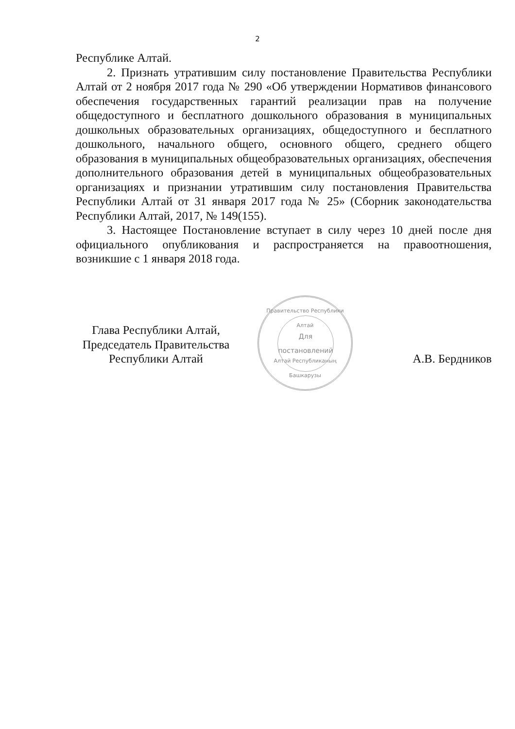2
Республике Алтай.
2. Признать утратившим силу постановление Правительства Республики Алтай от 2 ноября 2017 года № 290 «Об утверждении Нормативов финансового обеспечения государственных гарантий реализации прав на получение общедоступного и бесплатного дошкольного образования в муниципальных дошкольных образовательных организациях, общедоступного и бесплатного дошкольного, начального общего, основного общего, среднего общего образования в муниципальных общеобразовательных организациях, обеспечения дополнительного образования детей в муниципальных общеобразовательных организациях и признании утратившим силу постановления Правительства Республики Алтай от 31 января 2017 года № 25» (Сборник законодательства Республики Алтай, 2017, № 149(155).
3. Настоящее Постановление вступает в силу через 10 дней после дня официального опубликования и распространяется на правоотношения, возникшие с 1 января 2018 года.
Глава Республики Алтай,
Председатель Правительства
Республики Алтай
А.В. Бердников
Правительство Республики Алтай
Для
постановлений
Алтай Республиканың Башкарузы